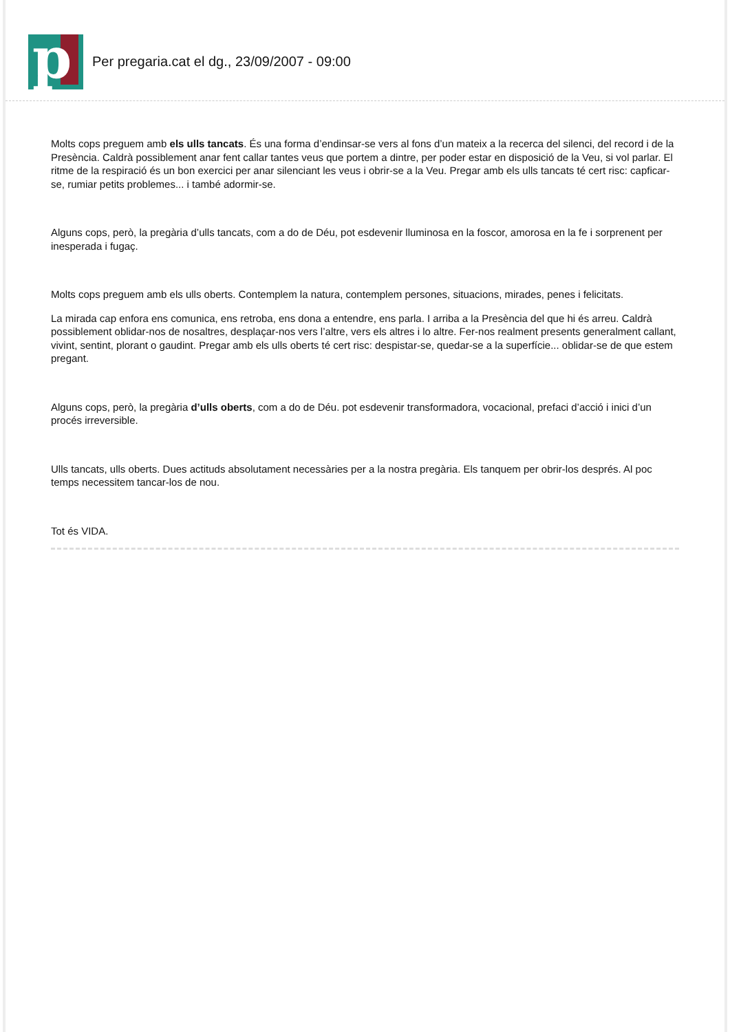p
Per pregaria.cat el dg., 23/09/2007 - 09:00
Molts cops preguem amb els ulls tancats. És una forma d’endinsar-se vers al fons d’un mateix a la recerca del silenci, del record i de la Presència. Caldrà possiblement anar fent callar tantes veus que portem a dintre, per poder estar en disposició de la Veu, si vol parlar. El ritme de la respiració és un bon exercici per anar silenciant les veus i obrir-se a la Veu. Pregar amb els ulls tancats té cert risc: capficar-se, rumiar petits problemes... i també adormir-se.
Alguns cops, però, la pregària d’ulls tancats, com a do de Déu, pot esdevenir lluminosa en la foscor, amorosa en la fe i sorprenent per inesperada i fugaç.
Molts cops preguem amb els ulls oberts. Contemplem la natura, contemplem persones, situacions, mirades, penes i felicitats.
La mirada cap enfora ens comunica, ens retroba, ens dona a entendre, ens parla. I arriba a la Presència del que hi és arreu. Caldrà possiblement oblidar-nos de nosaltres, desplaçar-nos vers l’altre, vers els altres i lo altre. Fer-nos realment presents generalment callant, vivint, sentint, plorant o gaudint. Pregar amb els ulls oberts té cert risc: despistar-se, quedar-se a la superfície... oblidar-se de que estem pregant.
Alguns cops, però, la pregària d’ulls oberts, com a do de Déu. pot esdevenir transformadora, vocacional, prefaci d’acció i inici d’un procés irreversible.
Ulls tancats, ulls oberts. Dues actituds absolutament necessàries per a la nostra pregària. Els tanquem per obrir-los després. Al poc temps necessitem tancar-los de nou.
Tot és VIDA.